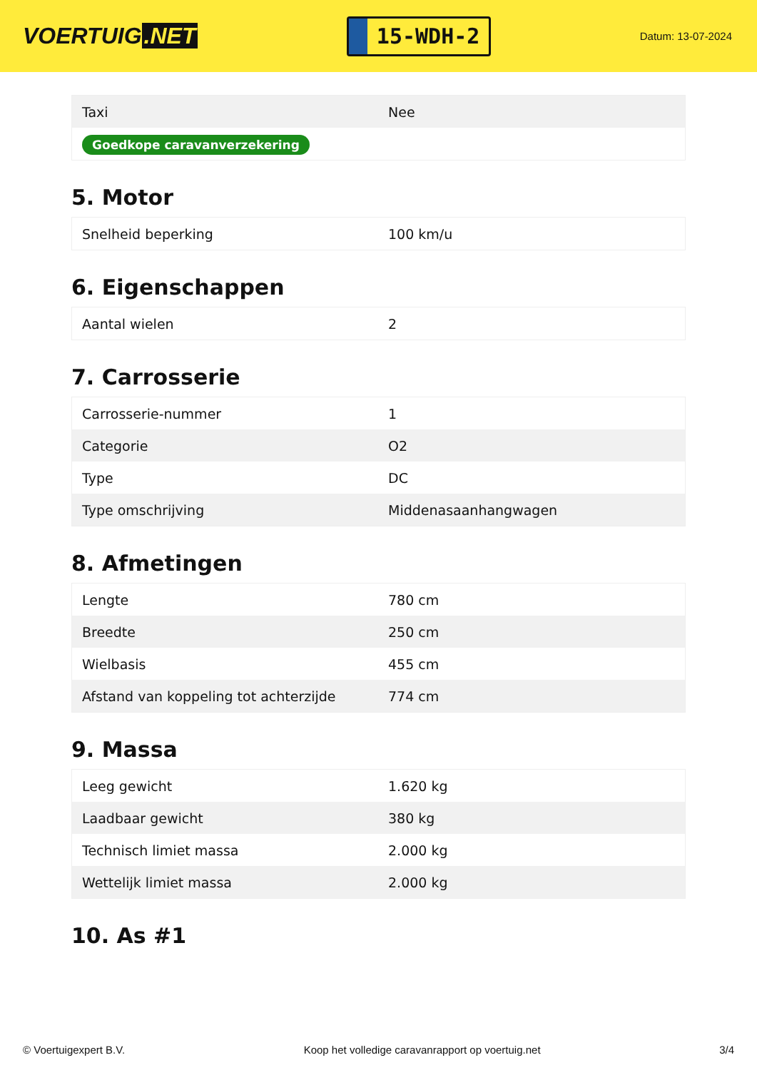VOERTUIG.NET
15-WDH-2
Datum: 13-07-2024
| Taxi | Nee |
| Goedkope caravanverzekering | |
5. Motor
| Snelheid beperking | 100 km/u |
6. Eigenschappen
| Aantal wielen | 2 |
7. Carrosserie
| Carrosserie-nummer | 1 |
| Categorie | O2 |
| Type | DC |
| Type omschrijving | Middenasaanhangwagen |
8. Afmetingen
| Lengte | 780 cm |
| Breedte | 250 cm |
| Wielbasis | 455 cm |
| Afstand van koppeling tot achterzijde | 774 cm |
9. Massa
| Leeg gewicht | 1.620 kg |
| Laadbaar gewicht | 380 kg |
| Technisch limiet massa | 2.000 kg |
| Wettelijk limiet massa | 2.000 kg |
10. As #1
© Voertuigexpert B.V. Koop het volledige caravanrapport op voertuig.net 3/4